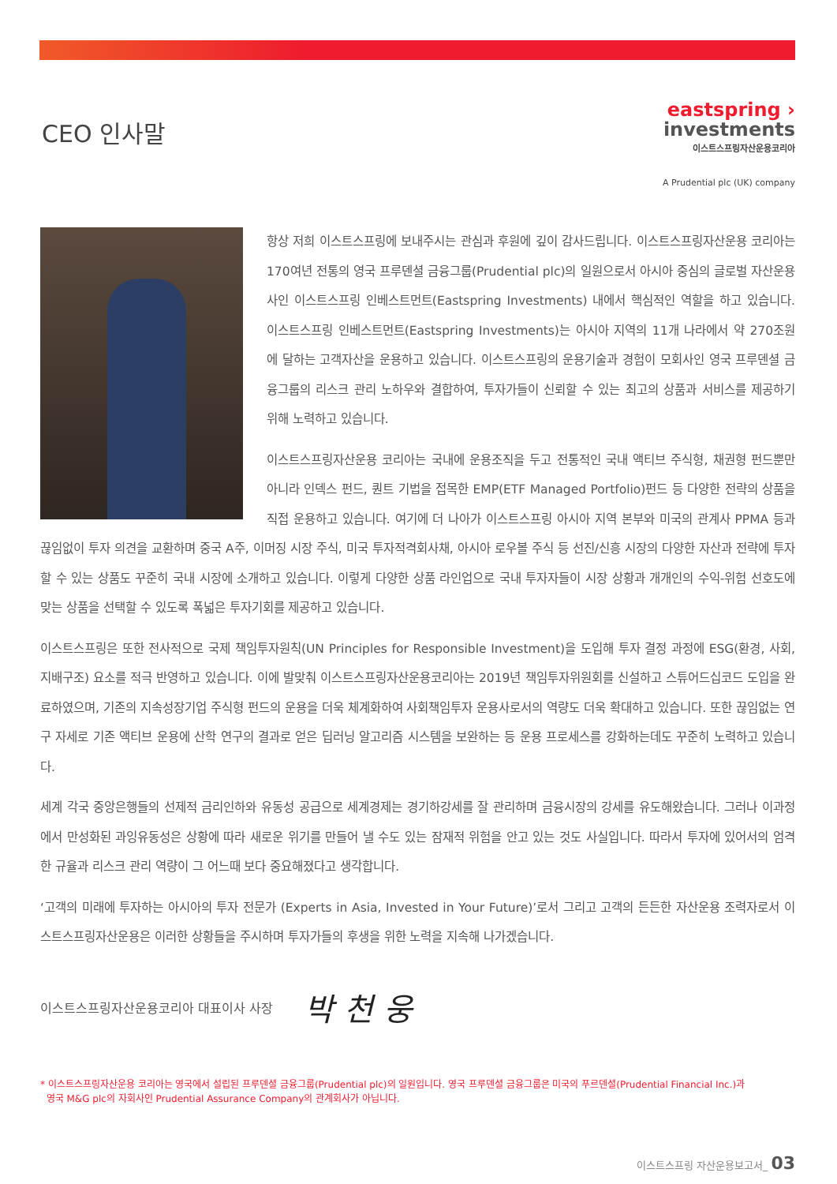CEO 인사말
eastspring ›
investments
이스트스프링자산운용코리아
A Prudential plc (UK) company
항상 저희 이스트스프링에 보내주시는 관심과 후원에 깊이 감사드립니다. 이스트스프링자산운용 코리아는 170여년 전통의 영국 프루덴셜 금융그룹(Prudential plc)의 일원으로서 아시아 중심의 글로벌 자산운용사인 이스트스프링 인베스트먼트(Eastspring Investments) 내에서 핵심적인 역할을 하고 있습니다. 이스트스프링 인베스트먼트(Eastspring Investments)는 아시아 지역의 11개 나라에서 약 270조원에 달하는 고객자산을 운용하고 있습니다. 이스트스프링의 운용기술과 경험이 모회사인 영국 프루덴셜 금융그룹의 리스크 관리 노하우와 결합하여, 투자가들이 신뢰할 수 있는 최고의 상품과 서비스를 제공하기 위해 노력하고 있습니다.
이스트스프링자산운용 코리아는 국내에 운용조직을 두고 전통적인 국내 액티브 주식형, 채권형 펀드뿐만 아니라 인덱스 펀드, 퀀트 기법을 접목한 EMP(ETF Managed Portfolio)펀드 등 다양한 전략의 상품을 직접 운용하고 있습니다. 여기에 더 나아가 이스트스프링 아시아 지역 본부와 미국의 관계사 PPMA 등과 끊임없이 투자 의견을 교환하며 중국 A주, 이머징 시장 주식, 미국 투자적격회사채, 아시아 로우볼 주식 등 선진/신흥 시장의 다양한 자산과 전략에 투자할 수 있는 상품도 꾸준히 국내 시장에 소개하고 있습니다. 이렇게 다양한 상품 라인업으로 국내 투자자들이 시장 상황과 개개인의 수익-위험 선호도에 맞는 상품을 선택할 수 있도록 폭넓은 투자기회를 제공하고 있습니다.
이스트스프링은 또한 전사적으로 국제 책임투자원칙(UN Principles for Responsible Investment)을 도입해 투자 결정 과정에 ESG(환경, 사회, 지배구조) 요소를 적극 반영하고 있습니다. 이에 발맞춰 이스트스프링자산운용코리아는 2019년 책임투자위원회를 신설하고 스튜어드십코드 도입을 완료하였으며, 기존의 지속성장기업 주식형 펀드의 운용을 더욱 체계화하여 사회책임투자 운용사로서의 역량도 더욱 확대하고 있습니다. 또한 끊임없는 연구 자세로 기존 액티브 운용에 산학 연구의 결과로 얻은 딥러닝 알고리즘 시스템을 보완하는 등 운용 프로세스를 강화하는데도 꾸준히 노력하고 있습니다.
세계 각국 중앙은행들의 선제적 금리인하와 유동성 공급으로 세계경제는 경기하강세를 잘 관리하며 금융시장의 강세를 유도해왔습니다. 그러나 이과정에서 만성화된 과잉유동성은 상황에 따라 새로운 위기를 만들어 낼 수도 있는 잠재적 위험을 안고 있는 것도 사실입니다. 따라서 투자에 있어서의 엄격한 규율과 리스크 관리 역량이 그 어느때 보다 중요해졌다고 생각합니다.
‘고객의 미래에 투자하는 아시아의 투자 전문가 (Experts in Asia, Invested in Your Future)’로서 그리고 고객의 든든한 자산운용 조력자로서 이스트스프링자산운용은 이러한 상황들을 주시하며 투자가들의 후생을 위한 노력을 지속해 나가겠습니다.
이스트스프링자산운용코리아 대표이사 사장 박 천 웅
* 이스트스프링자산운용 코리아는 영국에서 설립된 프루덴셜 금융그룹(Prudential plc)의 일원입니다. 영국 프루덴셜 금융그룹은 미국의 푸르덴셜(Prudential Financial Inc.)과
영국 M&G plc의 자회사인 Prudential Assurance Company의 관계회사가 아닙니다.
이스트스프링 자산운용보고서_ 03